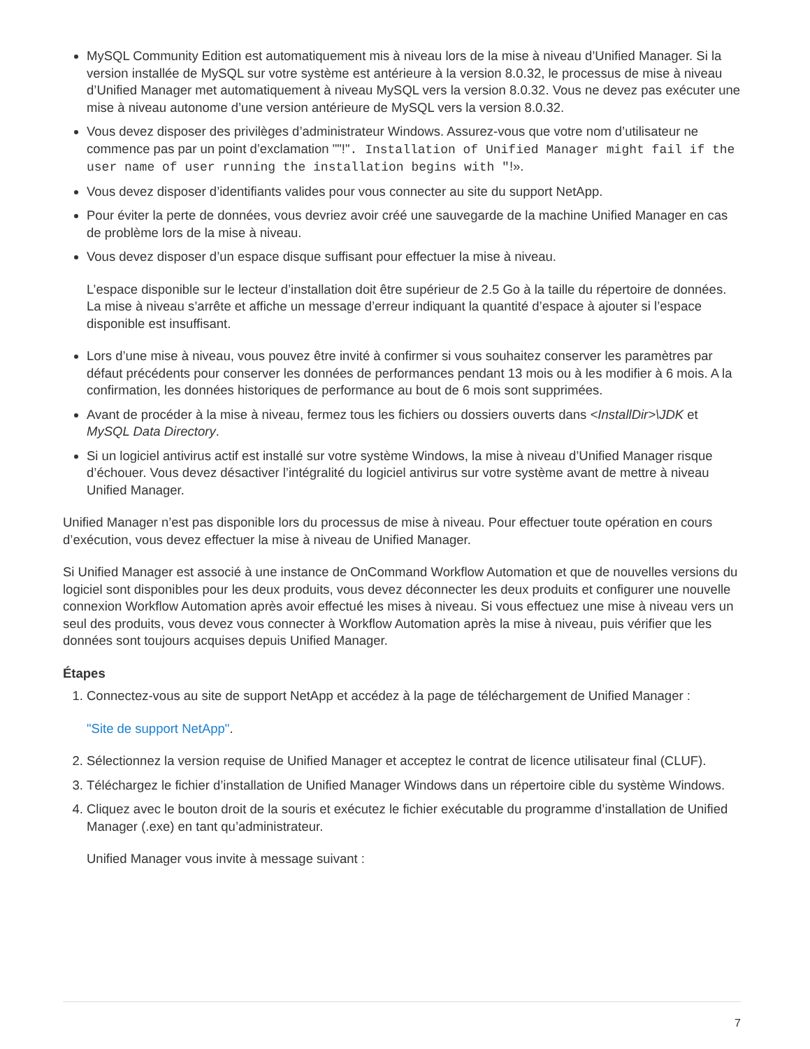MySQL Community Edition est automatiquement mis à niveau lors de la mise à niveau d’Unified Manager. Si la version installée de MySQL sur votre système est antérieure à la version 8.0.32, le processus de mise à niveau d’Unified Manager met automatiquement à niveau MySQL vers la version 8.0.32. Vous ne devez pas exécuter une mise à niveau autonome d’une version antérieure de MySQL vers la version 8.0.32.
Vous devez disposer des privilèges d’administrateur Windows. Assurez-vous que votre nom d’utilisateur ne commence pas par un point d’exclamation ""!". Installation of Unified Manager might fail if the user name of user running the installation begins with "!».
Vous devez disposer d’identifiants valides pour vous connecter au site du support NetApp.
Pour éviter la perte de données, vous devriez avoir créé une sauvegarde de la machine Unified Manager en cas de problème lors de la mise à niveau.
Vous devez disposer d’un espace disque suffisant pour effectuer la mise à niveau.
L’espace disponible sur le lecteur d’installation doit être supérieur de 2.5 Go à la taille du répertoire de données. La mise à niveau s’arrête et affiche un message d’erreur indiquant la quantité d’espace à ajouter si l’espace disponible est insuffisant.
Lors d’une mise à niveau, vous pouvez être invité à confirmer si vous souhaitez conserver les paramètres par défaut précédents pour conserver les données de performances pendant 13 mois ou à les modifier à 6 mois. A la confirmation, les données historiques de performance au bout de 6 mois sont supprimées.
Avant de procéder à la mise à niveau, fermez tous les fichiers ou dossiers ouverts dans <InstallDir>\JDK et MySQL Data Directory.
Si un logiciel antivirus actif est installé sur votre système Windows, la mise à niveau d’Unified Manager risque d’échouer. Vous devez désactiver l’intégralité du logiciel antivirus sur votre système avant de mettre à niveau Unified Manager.
Unified Manager n’est pas disponible lors du processus de mise à niveau. Pour effectuer toute opération en cours d’exécution, vous devez effectuer la mise à niveau de Unified Manager.
Si Unified Manager est associé à une instance de OnCommand Workflow Automation et que de nouvelles versions du logiciel sont disponibles pour les deux produits, vous devez déconnecter les deux produits et configurer une nouvelle connexion Workflow Automation après avoir effectué les mises à niveau. Si vous effectuez une mise à niveau vers un seul des produits, vous devez vous connecter à Workflow Automation après la mise à niveau, puis vérifier que les données sont toujours acquises depuis Unified Manager.
Étapes
1. Connectez-vous au site de support NetApp et accédez à la page de téléchargement de Unified Manager :
"Site de support NetApp".
2. Sélectionnez la version requise de Unified Manager et acceptez le contrat de licence utilisateur final (CLUF).
3. Téléchargez le fichier d’installation de Unified Manager Windows dans un répertoire cible du système Windows.
4. Cliquez avec le bouton droit de la souris et exécutez le fichier exécutable du programme d’installation de Unified Manager (.exe) en tant qu’administrateur.
Unified Manager vous invite à message suivant :
7